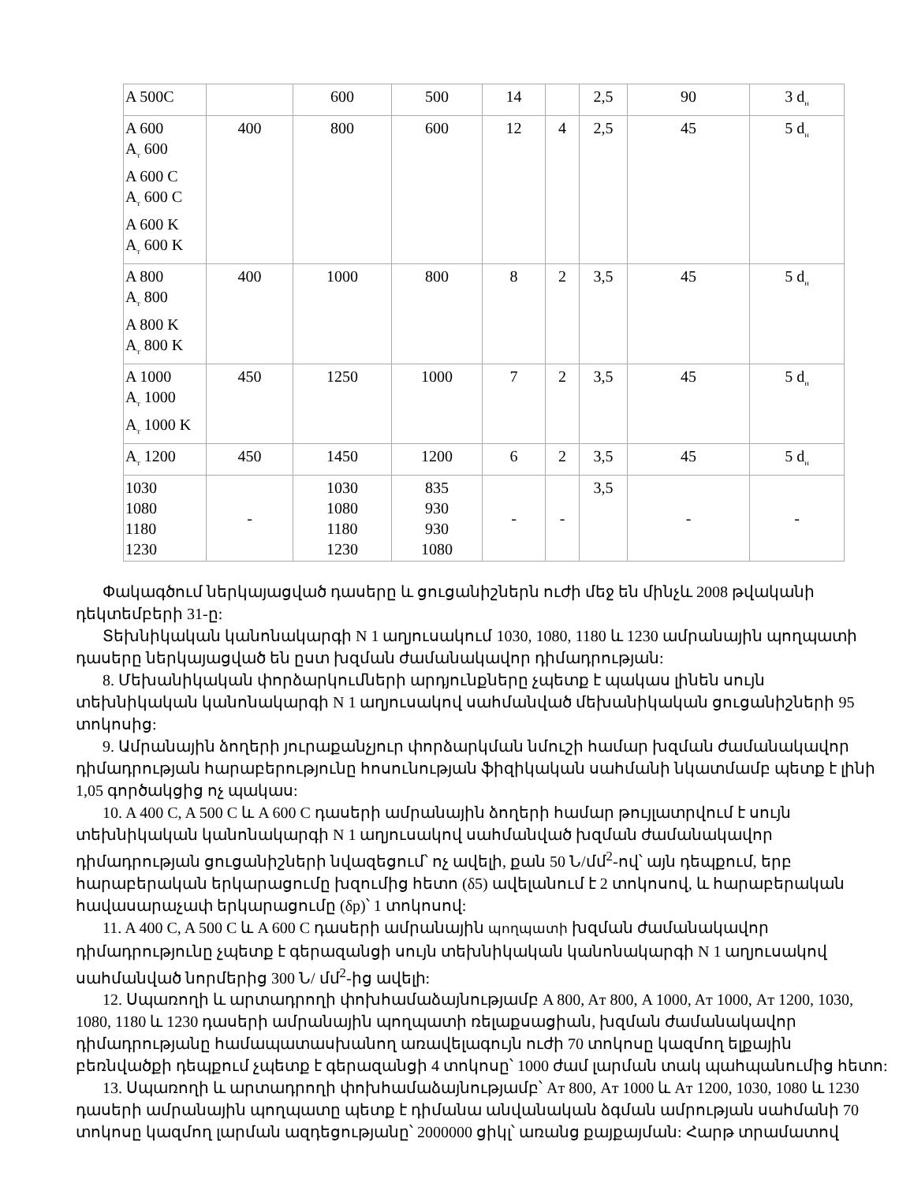| A 500C | | 600 | 500 | 14 | | 2,5 | 90 | 3 d<sub>н</sub> |
| A 600 A<sub>т</sub> 600 A 600 C A<sub>т</sub> 600 C A 600 K A<sub>т</sub> 600 K | 400 | 800 | 600 | 12 | 4 | 2,5 | 45 | 5 d<sub>н</sub> |
| A 800 A<sub>т</sub> 800 A 800 K A<sub>т</sub> 800 K | 400 | 1000 | 800 | 8 | 2 | 3,5 | 45 | 5 d<sub>н</sub> |
| A 1000 A<sub>т</sub> 1000 A<sub>т</sub> 1000 K | 450 | 1250 | 1000 | 7 | 2 | 3,5 | 45 | 5 d<sub>н</sub> |
| A<sub>т</sub> 1200 | 450 | 1450 | 1200 | 6 | 2 | 3,5 | 45 | 5 d<sub>н</sub> |
| 1030 1080 1180 1230 | - | 1030 1080 1180 1230 | 835 930 930 1080 | - | - | 3,5 | - | - |
Փակագծում ներկայացված դասերը և ցուցանիշներն ուժի մեջ են մինչև 2008 թվականի դեկտեմբերի 31-ը:
Տեխնիկական կանոնակարգի N 1 աղյուսակում 1030, 1080, 1180 և 1230 ամրանային պողպատի դասերը ներկայացված են ըստ խզման ժամանակավոր դիմադրության:
8. Մեխանիկական փորձարկումների արդյունքները չպետք է պակաս լինեն սույն տեխնիկական կանոնակարգի N 1 աղյուսակով սահմանված մեխանիկական ցուցանիշների 95 տոկոսից:
9. Ամրանային ձողերի յուրաքանչյուր փորձարկման նմուշի համար խզման ժամանակավոր դիմադրության հարաբերությունը հոսունության ֆիզիկական սահմանի նկատմամբ պետք է լինի 1,05 գործակցից ոչ պակաս:
10. A 400 C, A 500 C և A 600 C դասերի ամրանային ձողերի համար թույլատրվում է սույն տեխնիկական կանոնակարգի N 1 աղյուսակով սահմանված խզման ժամանակավոր դիմադրության ցուցանիշների նվազեցում՝ ոչ ավելի, քան 50 Ն/մմ<sup>2</sup>-ով՝ այն դեպքում, երբ հարաբերական երկարացումը խզումից հետո (δ5) ավելանում է 2 տոկոսով, և հարաբերական հավասարաչափ երկարացումը (δp)՝ 1 տոկոսով:
11. A 400 C, A 500 C և A 600 C դասերի ամրանային պողպատի խզման ժամանակավոր դիմադրությունը չպետք է գերազանցի սույն տեխնիկական կանոնակարգի N 1 աղյուսակով սահմանված նորմերից 300 Ն/ մմ<sup>2</sup>-ից ավելի:
12. Սպառողի և արտադրողի փոխհամաձայնությամբ A 800, Aт 800, A 1000, Aт 1000, Aт 1200, 1030, 1080, 1180 և 1230 դասերի ամրանային պողպատի ռելաքսացիան, խզման ժամանակավոր դիմադրությանը համապատասխանող առավելագույն ուժի 70 տոկոսը կազմող ելքային բեռնվածքի դեպքում չպետք է գերազանցի 4 տոկոսը՝ 1000 ժամ լարման տակ պահպանումից հետո:
13. Սպառողի և արտադրողի փոխհամաձայնությամբ՝ Aт 800, Aт 1000 և Aт 1200, 1030, 1080 և 1230 դասերի ամրանային պողպատը պետք է դիմանա անվանական ձգման ամրության սահմանի 70 տոկոսը կազմող լարման ազդեցությանը՝ 2000000 ցիկլ՝ առանց քայքայման: Հարթ տրամատով